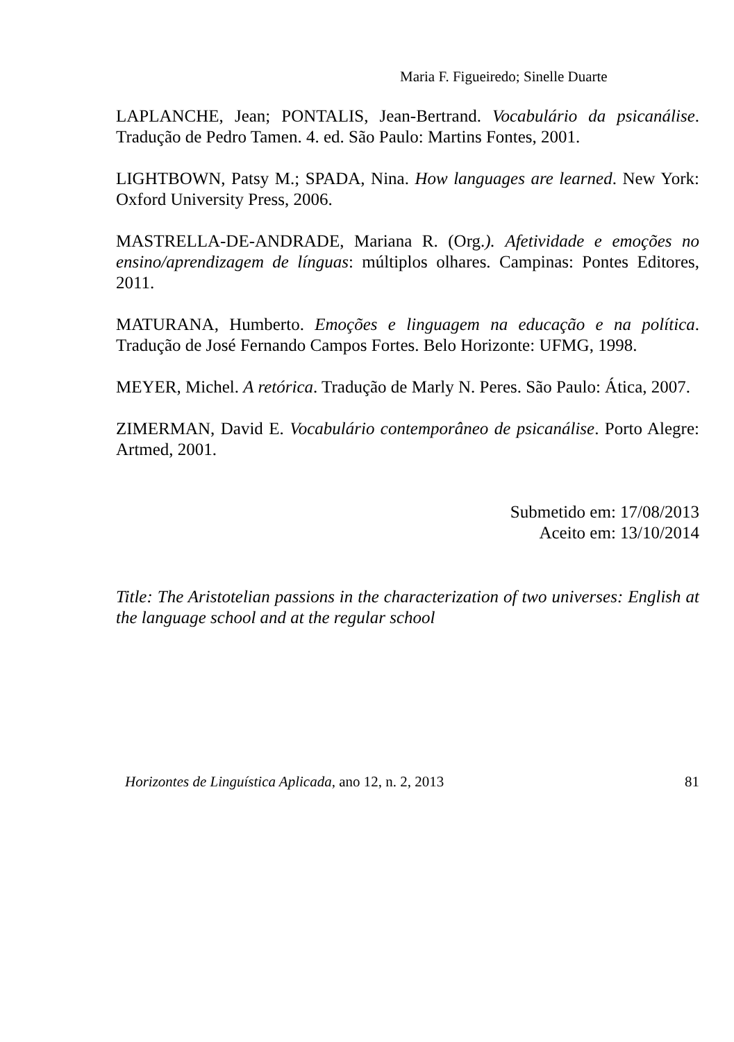Maria F. Figueiredo; Sinelle Duarte
LAPLANCHE, Jean; PONTALIS, Jean-Bertrand. Vocabulário da psicanálise. Tradução de Pedro Tamen. 4. ed. São Paulo: Martins Fontes, 2001.
LIGHTBOWN, Patsy M.; SPADA, Nina. How languages are learned. New York: Oxford University Press, 2006.
MASTRELLA-DE-ANDRADE, Mariana R. (Org.). Afetividade e emoções no ensino/aprendizagem de línguas: múltiplos olhares. Campinas: Pontes Editores, 2011.
MATURANA, Humberto. Emoções e linguagem na educação e na política. Tradução de José Fernando Campos Fortes. Belo Horizonte: UFMG, 1998.
MEYER, Michel. A retórica. Tradução de Marly N. Peres. São Paulo: Ática, 2007.
ZIMERMAN, David E. Vocabulário contemporâneo de psicanálise. Porto Alegre: Artmed, 2001.
Submetido em: 17/08/2013
Aceito em: 13/10/2014
Title: The Aristotelian passions in the characterization of two universes: English at the language school and at the regular school
Horizontes de Linguística Aplicada, ano 12, n. 2, 2013 81